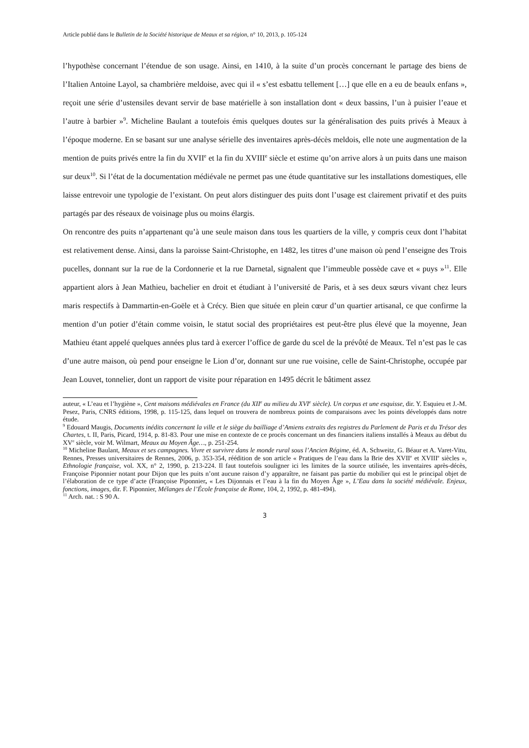Article publié dans le Bulletin de la Société historique de Meaux et sa région, n° 10, 2013, p. 105-124
l’hypothèse concernant l’étendue de son usage. Ainsi, en 1410, à la suite d’un procès concernant le partage des biens de l’Italien Antoine Layol, sa chambrière meldoise, avec qui il « s’est esbattu tellement […] que elle en a eu de beaulx enfans », reçoit une série d’ustensiles devant servir de base matérielle à son installation dont « deux bassins, l’un à puisier l’eaue et l’autre à barbier »<sup>9</sup>. Micheline Baulant a toutefois émis quelques doutes sur la généralisation des puits privés à Meaux à l’époque moderne. En se basant sur une analyse sérielle des inventaires après-décès meldois, elle note une augmentation de la mention de puits privés entre la fin du XVII<sup>e</sup> et la fin du XVIII<sup>e</sup> siècle et estime qu’on arrive alors à un puits dans une maison sur deux<sup>10</sup>. Si l’état de la documentation médiévale ne permet pas une étude quantitative sur les installations domestiques, elle laisse entrevoir une typologie de l’existant. On peut alors distinguer des puits dont l’usage est clairement privatif et des puits partagés par des réseaux de voisinage plus ou moins élargis.
On rencontre des puits n’appartenant qu’à une seule maison dans tous les quartiers de la ville, y compris ceux dont l’habitat est relativement dense. Ainsi, dans la paroisse Saint-Christophe, en 1482, les titres d’une maison où pend l’enseigne des Trois pucelles, donnant sur la rue de la Cordonnerie et la rue Darnetal, signalent que l’immeuble possède cave et « puys »<sup>11</sup>. Elle appartient alors à Jean Mathieu, bachelier en droit et étudiant à l’université de Paris, et à ses deux sœurs vivant chez leurs maris respectifs à Dammartin-en-Goële et à Crécy. Bien que située en plein cœur d’un quartier artisanal, ce que confirme la mention d’un potier d’étain comme voisin, le statut social des propriétaires est peut-être plus élevé que la moyenne, Jean Mathieu étant appelé quelques années plus tard à exercer l’office de garde du scel de la prévôté de Meaux. Tel n’est pas le cas d’une autre maison, où pend pour enseigne le Lion d’or, donnant sur une rue voisine, celle de Saint-Christophe, occupée par Jean Louvet, tonnelier, dont un rapport de visite pour réparation en 1495 décrit le bâtiment assez
auteur, « L’eau et l’hygiène », Cent maisons médiévales en France (du XII<sup>e</sup> au milieu du XVI<sup>e</sup> siècle). Un corpus et une esquisse, dir. Y. Esquieu et J.-M. Pesez, Paris, CNRS éditions, 1998, p. 115-125, dans lequel on trouvera de nombreux points de comparaisons avec les points développés dans notre étude.
<sup>9</sup> Edouard Maugis, Documents inédits concernant la ville et le siège du bailliage d’Amiens extraits des registres du Parlement de Paris et du Trésor des Chartes, t. II, Paris, Picard, 1914, p. 81-83. Pour une mise en contexte de ce procès concernant un des financiers italiens installés à Meaux au début du XV<sup>e</sup> siècle, voir M. Wilmart, Meaux au Moyen Âge…, p. 251-254.
<sup>10</sup> Micheline Baulant, Meaux et ses campagnes. Vivre et survivre dans le monde rural sous l’Ancien Régime, éd. A. Schweitz, G. Béaur et A. Varet-Vitu, Rennes, Presses universitaires de Rennes, 2006, p. 353-354, réédition de son article « Pratiques de l’eau dans la Brie des XVII<sup>e</sup> et XVIII<sup>e</sup> siècles », Ethnologie française, vol. XX, n° 2, 1990, p. 213-224. Il faut toutefois souligner ici les limites de la source utilisée, les inventaires après-décès, Françoise Piponnier notant pour Dijon que les puits n’ont aucune raison d’y apparaître, ne faisant pas partie du mobilier qui est le principal objet de l’élaboration de ce type d’acte (Françoise Piponnier, « Les Dijonnais et l’eau à la fin du Moyen Âge », L’Eau dans la société médiévale. Enjeux, fonctions, images, dir. F. Piponnier, Mélanges de l’École française de Rome, 104, 2, 1992, p. 481-494).
<sup>11</sup> Arch. nat. : S 90 A.
3